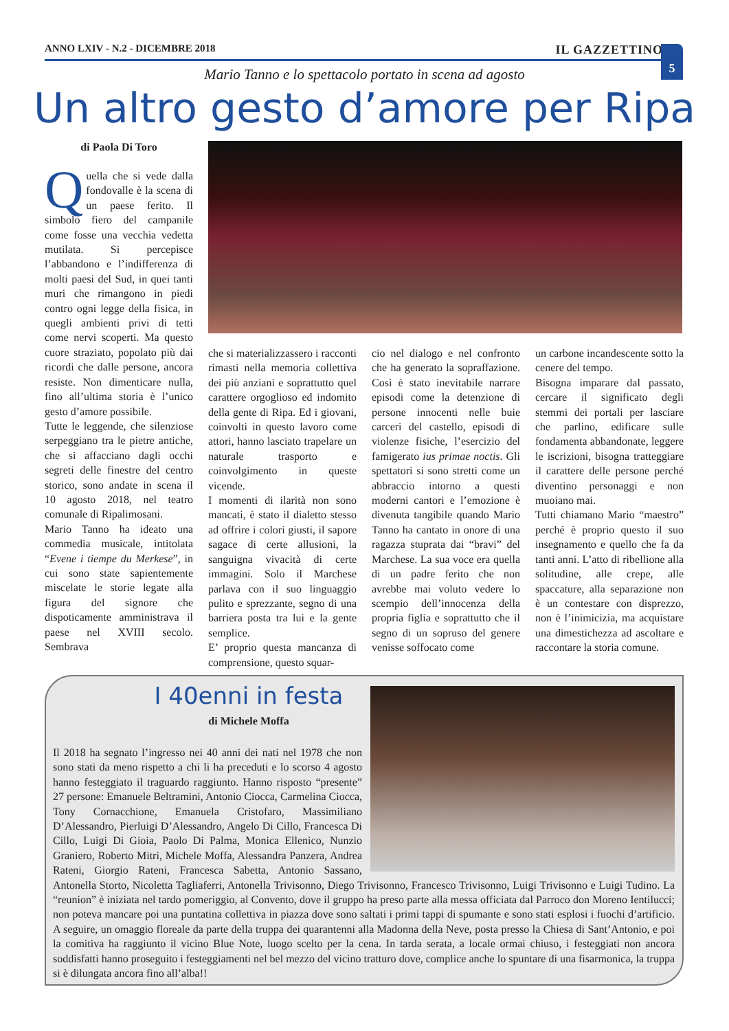ANNO LXIV - N.2 - DICEMBRE 2018 IL GAZZETTINO 5
Mario Tanno e lo spettacolo portato in scena ad agosto
Un altro gesto d’amore per Ripa
di Paola Di Toro
Quella che si vede dalla fondovalle è la scena di un paese ferito. Il simbolo fiero del campanile come fosse una vecchia vedetta mutilata. Si percepisce l’abbandono e l’indifferenza di molti paesi del Sud, in quei tanti muri che rimangono in piedi contro ogni legge della fisica, in quegli ambienti privi di tetti come nervi scoperti. Ma questo cuore straziato, popolato più dai ricordi che dalle persone, ancora resiste. Non dimenticare nulla, fino all’ultima storia è l’unico gesto d’amore possibile.
Tutte le leggende, che silenziose serpeggiano tra le pietre antiche, che si affacciano dagli occhi segreti delle finestre del centro storico, sono andate in scena il 10 agosto 2018, nel teatro comunale di Ripalimosani.
Mario Tanno ha ideato una commedia musicale, intitolata “Evene i tiempe du Merkese”, in cui sono state sapientemente miscelate le storie legate alla figura del signore che dispoticamente amministrava il paese nel XVIII secolo. Sembrava
che si materializzassero i racconti rimasti nella memoria collettiva dei più anziani e soprattutto quel carattere orgoglioso ed indomito della gente di Ripa. Ed i giovani, coinvolti in questo lavoro come attori, hanno lasciato trapelare un naturale trasporto e coinvolgimento in queste vicende.
I momenti di ilarità non sono mancati, è stato il dialetto stesso ad offrire i colori giusti, il sapore sagace di certe allusioni, la sanguigna vivacità di certe immagini. Solo il Marchese parlava con il suo linguaggio pulito e sprezzante, segno di una barriera posta tra lui e la gente semplice.
E’ proprio questa mancanza di comprensione, questo squar-
cio nel dialogo e nel confronto che ha generato la sopraffazione. Così è stato inevitabile narrare episodi come la detenzione di persone innocenti nelle buie carceri del castello, episodi di violenze fisiche, l’esercizio del famigerato ius primae noctis. Gli spettatori si sono stretti come un abbraccio intorno a questi moderni cantori e l’emozione è divenuta tangibile quando Mario Tanno ha cantato in onore di una ragazza stuprata dai “bravi” del Marchese. La sua voce era quella di un padre ferito che non avrebbe mai voluto vedere lo scempio dell’innocenza della propria figlia e soprattutto che il segno di un sopruso del genere venisse soffocato come
un carbone incandescente sotto la cenere del tempo.
Bisogna imparare dal passato, cercare il significato degli stemmi dei portali per lasciare che parlino, edificare sulle fondamenta abbandonate, leggere le iscrizioni, bisogna tratteggiare il carattere delle persone perché diventino personaggi e non muoiano mai.
Tutti chiamano Mario “maestro” perché è proprio questo il suo insegnamento e quello che fa da tanti anni. L’atto di ribellione alla solitudine, alle crepe, alle spaccature, alla separazione non è un contestare con disprezzo, non è l’inimicizia, ma acquistare una dimestichezza ad ascoltare e raccontare la storia comune.
I 40enni in festa
di Michele Moffa
Il 2018 ha segnato l’ingresso nei 40 anni dei nati nel 1978 che non sono stati da meno rispetto a chi li ha preceduti e lo scorso 4 agosto hanno festeggiato il traguardo raggiunto. Hanno risposto “presente” 27 persone: Emanuele Beltramini, Antonio Ciocca, Carmelina Ciocca, Tony Cornacchione, Emanuela Cristofaro, Massimiliano D’Alessandro, Pierluigi D’Alessandro, Angelo Di Cillo, Francesca Di Cillo, Luigi Di Gioia, Paolo Di Palma, Monica Ellenico, Nunzio Graniero, Roberto Mitri, Michele Moffa, Alessandra Panzera, Andrea Rateni, Giorgio Rateni, Francesca Sabetta, Antonio Sassano, Antonella Storto, Nicoletta Tagliaferri, Antonella Trivisonno, Diego Trivisonno, Francesco Trivisonno, Luigi Trivisonno e Luigi Tudino. La “reunion” è iniziata nel tardo pomeriggio, al Convento, dove il gruppo ha preso parte alla messa officiata dal Parroco don Moreno Ientilucci; non poteva mancare poi una puntatina collettiva in piazza dove sono saltati i primi tappi di spumante e sono stati esplosi i fuochi d’artificio. A seguire, un omaggio floreale da parte della truppa dei quarantenni alla Madonna della Neve, posta presso la Chiesa di Sant’Antonio, e poi la comitiva ha raggiunto il vicino Blue Note, luogo scelto per la cena. In tarda serata, a locale ormai chiuso, i festeggiati non ancora soddisfatti hanno proseguito i festeggiamenti nel bel mezzo del vicino tratturo dove, complice anche lo spuntare di una fisarmonica, la truppa si è dilungata ancora fino all’alba!!